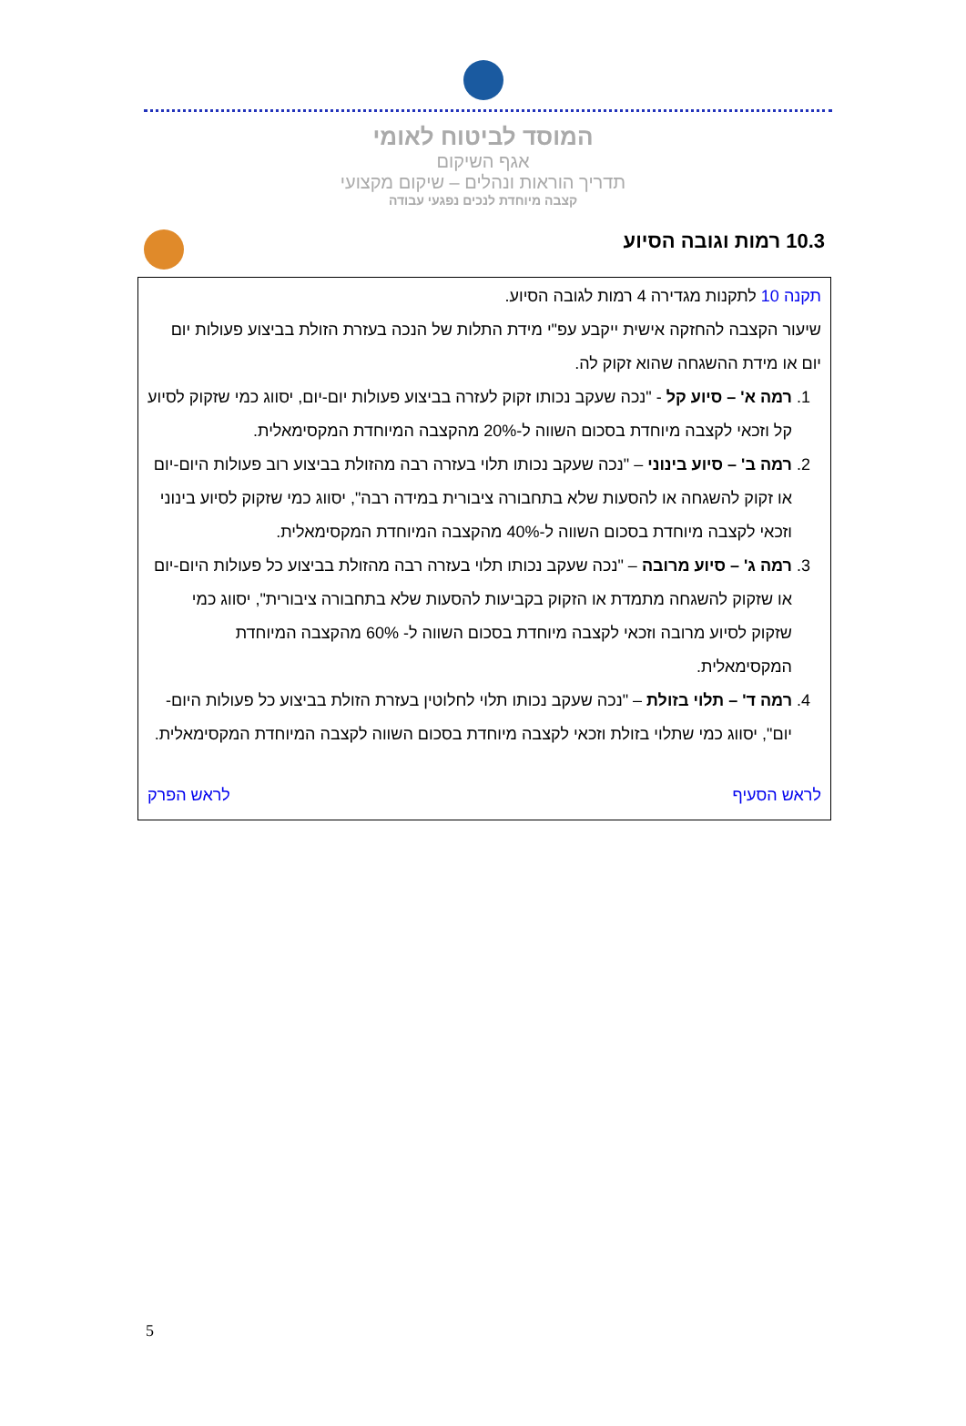המוסד לביטוח לאומי
אגף השיקום
תדריך הוראות ונהלים – שיקום מקצועי
קצבה מיוחדת לנכים נפגעי עבודה
10.3 רמות וגובה הסיוע
תקנה 10 לתקנות מגדירה 4 רמות לגובה הסיוע.
שיעור הקצבה להחזקה אישית ייקבע עפ"י מידת התלות של הנכה בעזרת הזולת בביצוע פעולות יום יום או מידת ההשגחה שהוא זקוק לה.
1. רמה א' – סיוע קל - "נכה שעקב נכותו זקוק לעזרה בביצוע פעולות יום-יום, יסווג כמי שזקוק לסיוע קל וזכאי לקצבה מיוחדת בסכום השווה ל-20% מהקצבה המיוחדת המקסימאלית.
2. רמה ב' – סיוע בינוני – "נכה שעקב נכותו תלוי בעזרה רבה מהזולת בביצוע רוב פעולות היום-יום או זקוק להשגחה או להסעות שלא בתחבורה ציבורית במידה רבה", יסווג כמי שזקוק לסיוע בינוני וזכאי לקצבה מיוחדת בסכום השווה ל-40% מהקצבה המיוחדת המקסימאלית.
3. רמה ג' – סיוע מרובה – "נכה שעקב נכותו תלוי בעזרה רבה מהזולת בביצוע כל פעולות היום-יום או שזקוק להשגחה מתמדת או הזקוק בקביעות להסעות שלא בתחבורה ציבורית", יסווג כמי שזקוק לסיוע מרובה וזכאי לקצבה מיוחדת בסכום השווה ל- 60% מהקצבה המיוחדת המקסימאלית.
4. רמה ד' – תלוי בזולת – "נכה שעקב נכותו תלוי לחלוטין בעזרת הזולת בביצוע כל פעולות היום-יום", יסווג כמי שתלוי בזולת וזכאי לקצבה מיוחדת בסכום השווה לקצבה המיוחדת המקסימאלית.
לראש הסעיף לראש הפרק
5